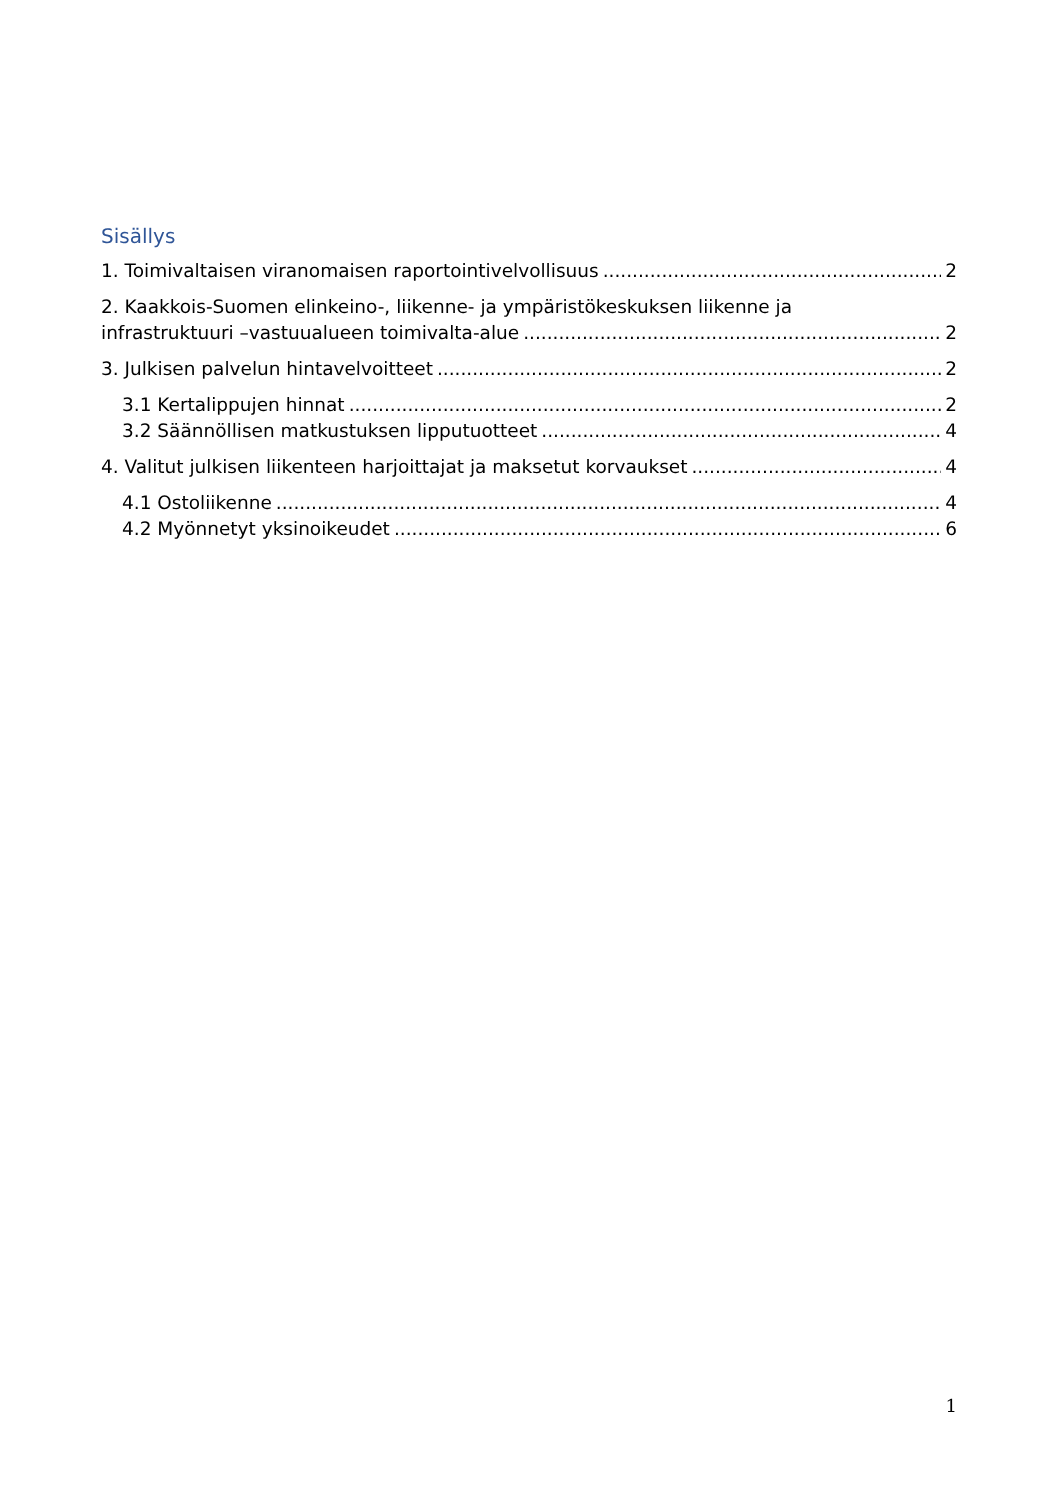Sisällys
1. Toimivaltaisen viranomaisen raportointivelvollisuus 2
2. Kaakkois-Suomen elinkeino-, liikenne- ja ympäristökeskuksen liikenne ja
infrastruktuuri –vastuualueen toimivalta-alue 2
3. Julkisen palvelun hintavelvoitteet 2
3.1 Kertalippujen hinnat 2
3.2 Säännöllisen matkustuksen lipputuotteet 4
4. Valitut julkisen liikenteen harjoittajat ja maksetut korvaukset 4
4.1 Ostoliikenne 4
4.2 Myönnetyt yksinoikeudet 6
1